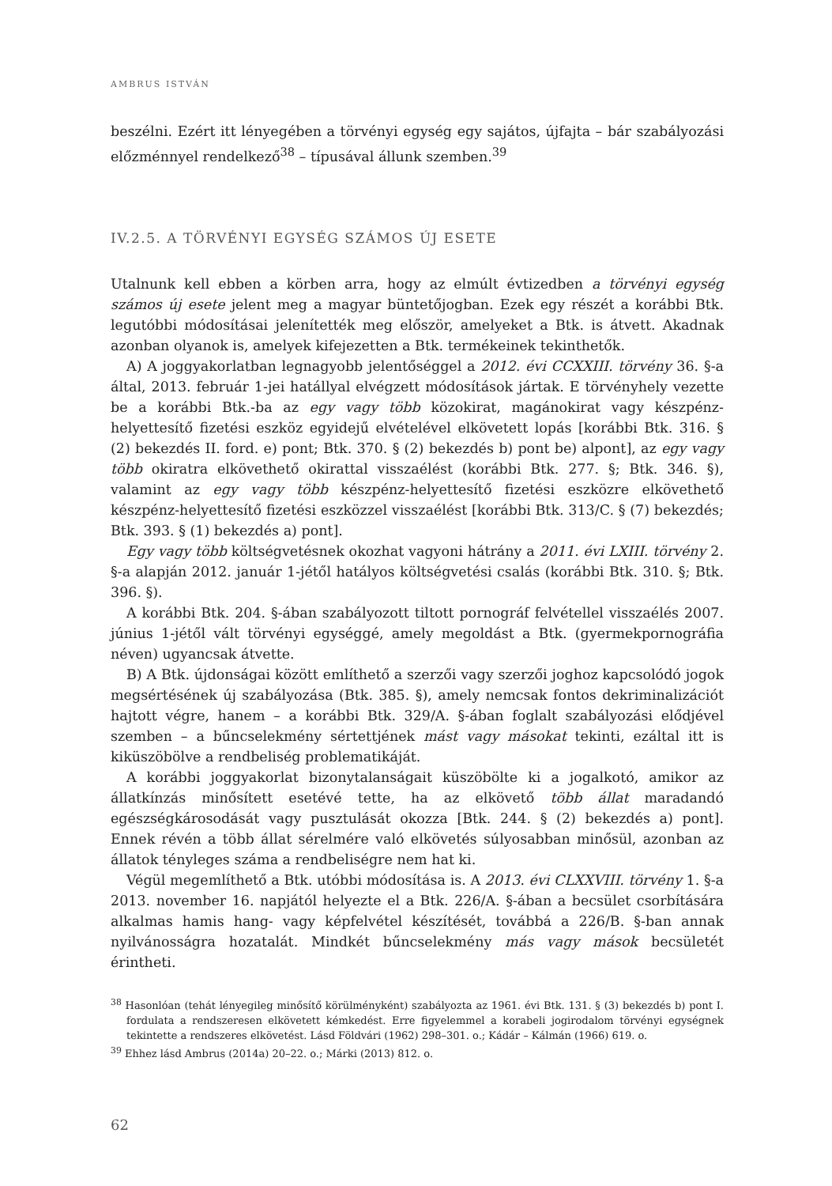AMBRUS ISTVÁN
beszélni. Ezért itt lényegében a törvényi egység egy sajátos, újfajta – bár szabályozási előzménnyel rendelkező<sup>38</sup> – típusával állunk szemben.<sup>39</sup>
IV.2.5. A TÖRVÉNYI EGYSÉG SZÁMOS ÚJ ESETE
Utalnunk kell ebben a körben arra, hogy az elmúlt évtizedben a törvényi egység számos új esete jelent meg a magyar büntetőjogban. Ezek egy részét a korábbi Btk. legutóbbi módosításai jelenítették meg először, amelyeket a Btk. is átvett. Akadnak azonban olyanok is, amelyek kifejezetten a Btk. termékeinek tekinthetők.
A) A joggyakorlatban legnagyobb jelentőséggel a 2012. évi CCXXIII. törvény 36. §-a által, 2013. február 1-jei hatállyal elvégzett módosítások jártak. E törvényhely vezette be a korábbi Btk.-ba az egy vagy több közokirat, magánokirat vagy készpénz-helyettesítő fizetési eszköz egyidejű elvételével elkövetett lopás [korábbi Btk. 316. § (2) bekezdés II. ford. e) pont; Btk. 370. § (2) bekezdés b) pont be) alpont], az egy vagy több okiratra elkövethető okirattal visszaélést (korábbi Btk. 277. §; Btk. 346. §), valamint az egy vagy több készpénz-helyettesítő fizetési eszközre elkövethető készpénz-helyettesítő fizetési eszközzel visszaélést [korábbi Btk. 313/C. § (7) bekezdés; Btk. 393. § (1) bekezdés a) pont].
Egy vagy több költségvetésnek okozhat vagyoni hátrány a 2011. évi LXIII. törvény 2. §-a alapján 2012. január 1-jétől hatályos költségvetési csalás (korábbi Btk. 310. §; Btk. 396. §).
A korábbi Btk. 204. §-ában szabályozott tiltott pornográf felvétellel visszaélés 2007. június 1-jétől vált törvényi egységgé, amely megoldást a Btk. (gyermekpornográfia néven) ugyancsak átvette.
B) A Btk. újdonságai között említhető a szerzői vagy szerzői joghoz kapcsolódó jogok megsértésének új szabályozása (Btk. 385. §), amely nemcsak fontos dekriminalizációt hajtott végre, hanem – a korábbi Btk. 329/A. §-ában foglalt szabályozási elődjével szemben – a bűncselekmény sértettjének mást vagy másokat tekinti, ezáltal itt is kiküszöbölve a rendbeliség problematikáját.
A korábbi joggyakorlat bizonytalanságait küszöbölte ki a jogalkotó, amikor az állatkínzás minősített esetévé tette, ha az elkövető több állat maradandó egészségkárosodását vagy pusztulását okozza [Btk. 244. § (2) bekezdés a) pont]. Ennek révén a több állat sérelmére való elkövetés súlyosabban minősül, azonban az állatok tényleges száma a rendbeliségre nem hat ki.
Végül megemlíthető a Btk. utóbbi módosítása is. A 2013. évi CLXXVIII. törvény 1. §-a 2013. november 16. napjától helyezte el a Btk. 226/A. §-ában a becsület csorbítására alkalmas hamis hang- vagy képfelvétel készítését, továbbá a 226/B. §-ban annak nyilvánosságra hozatalát. Mindkét bűncselekmény más vagy mások becsületét érintheti.
<sup>38</sup> Hasonlóan (tehát lényegileg minősítő körülményként) szabályozta az 1961. évi Btk. 131. § (3) bekezdés b) pont I. fordulata a rendszeresen elkövetett kémkedést. Erre figyelemmel a korabeli jogirodalom törvényi egységnek tekintette a rendszeres elkövetést. Lásd Földvári (1962) 298–301. o.; Kádár – Kálmán (1966) 619. o.
<sup>39</sup> Ehhez lásd Ambrus (2014a) 20–22. o.; Márki (2013) 812. o.
62